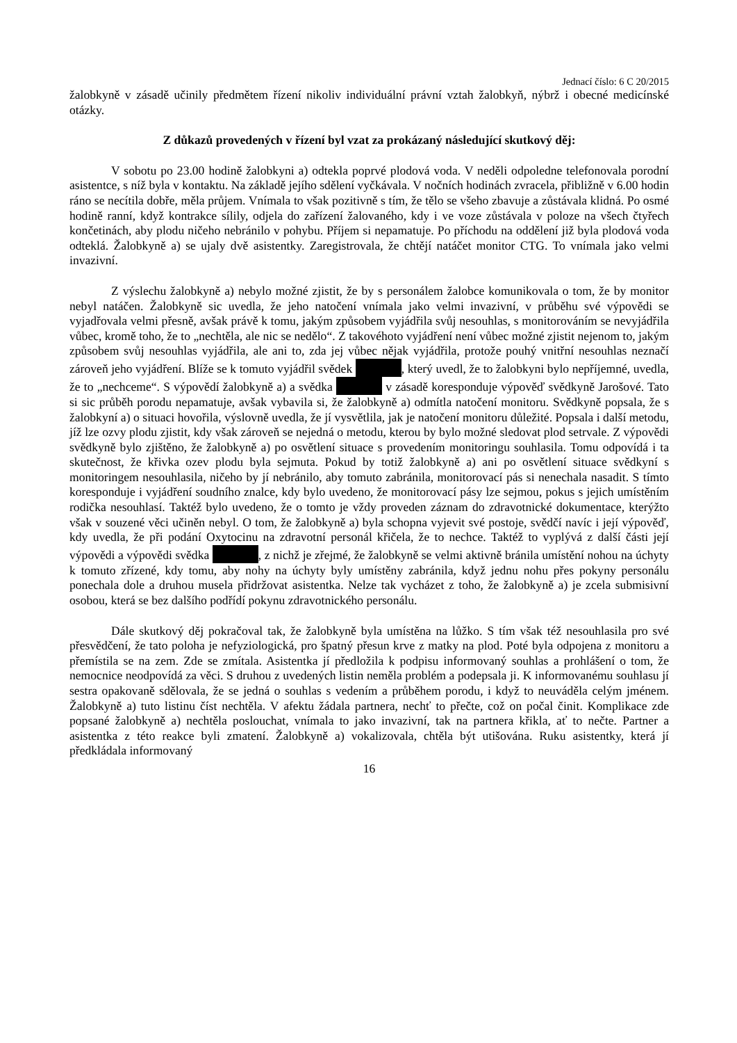Jednací číslo: 6 C 20/2015
žalobkyně v zásadě učinily předmětem řízení nikoliv individuální právní vztah žalobkyň, nýbrž i obecné medicínské otázky.
Z důkazů provedených v řízení byl vzat za prokázaný následující skutkový děj:
V sobotu po 23.00 hodině žalobkyni a) odtekla poprvé plodová voda. V neděli odpoledne telefonovala porodní asistentce, s níž byla v kontaktu. Na základě jejího sdělení vyčkávala. V nočních hodinách zvracela, přibližně v 6.00 hodin ráno se necítila dobře, měla průjem. Vnímala to však pozitivně s tím, že tělo se všeho zbavuje a zůstávala klidná. Po osmé hodině ranní, když kontrakce sílily, odjela do zařízení žalovaného, kdy i ve voze zůstávala v poloze na všech čtyřech končetinách, aby plodu ničeho nebránilo v pohybu. Příjem si nepamatuje. Po příchodu na oddělení již byla plodová voda odteklá. Žalobkyně a) se ujaly dvě asistentky. Zaregistrovala, že chtějí natáčet monitor CTG. To vnímala jako velmi invazivní.
Z výslechu žalobkyně a) nebylo možné zjistit, že by s personálem žalobce komunikovala o tom, že by monitor nebyl natáčen. Žalobkyně sic uvedla, že jeho natočení vnímala jako velmi invazivní, v průběhu své výpovědi se vyjadřovala velmi přesně, avšak právě k tomu, jakým způsobem vyjádřila svůj nesouhlas, s monitorováním se nevyjádřila vůbec, kromě toho, že to „nechtěla, ale nic se nedělo“. Z takovéhoto vyjádření není vůbec možné zjistit nejenom to, jakým způsobem svůj nesouhlas vyjádřila, ale ani to, zda jej vůbec nějak vyjádřila, protože pouhý vnitřní nesouhlas neznačí zároveň jeho vyjádření. Blíže se k tomuto vyjádřil svědek , který uvedl, že to žalobkyni bylo nepříjemné, uvedla, že to „nechceme“. S výpovědí žalobkyně a) a svědka v zásadě koresponduje výpověď svědkyně Jarošové. Tato si sic průběh porodu nepamatuje, avšak vybavila si, že žalobkyně a) odmítla natočení monitoru. Svědkyně popsala, že s žalobkyní a) o situaci hovořila, výslovně uvedla, že jí vysvětlila, jak je natočení monitoru důležité. Popsala i další metodu, jíž lze ozvy plodu zjistit, kdy však zároveň se nejedná o metodu, kterou by bylo možné sledovat plod setrvale. Z výpovědi svědkyně bylo zjištěno, že žalobkyně a) po osvětlení situace s provedením monitoringu souhlasila. Tomu odpovídá i ta skutečnost, že křivka ozev plodu byla sejmuta. Pokud by totiž žalobkyně a) ani po osvětlení situace svědkyní s monitoringem nesouhlasila, ničeho by jí nebránilo, aby tomuto zabránila, monitorovací pás si nenechala nasadit. S tímto koresponduje i vyjádření soudního znalce, kdy bylo uvedeno, že monitorovací pásy lze sejmou, pokus s jejich umístěním rodička nesouhlasí. Taktéž bylo uvedeno, že o tomto je vždy proveden záznam do zdravotnické dokumentace, kterýžto však v souzené věci učiněn nebyl. O tom, že žalobkyně a) byla schopna vyjevit své postoje, svědčí navíc i její výpověď, kdy uvedla, že při podání Oxytocinu na zdravotní personál křičela, že to nechce. Taktéž to vyplývá z další části její výpovědi a výpovědi svědka , z nichž je zřejmé, že žalobkyně se velmi aktivně bránila umístění nohou na úchyty k tomuto zřízené, kdy tomu, aby nohy na úchyty byly umístěny zabránila, když jednu nohu přes pokyny personálu ponechala dole a druhou musela přidržovat asistentka. Nelze tak vycházet z toho, že žalobkyně a) je zcela submisivní osobou, která se bez dalšího podřídí pokynu zdravotnického personálu.
Dále skutkový děj pokračoval tak, že žalobkyně byla umístěna na lůžko. S tím však též nesouhlasila pro své přesvědčení, že tato poloha je nefyziologická, pro špatný přesun krve z matky na plod. Poté byla odpojena z monitoru a přemístila se na zem. Zde se zmítala. Asistentka jí předložila k podpisu informovaný souhlas a prohlášení o tom, že nemocnice neodpovídá za věci. S druhou z uvedených listin neměla problém a podepsala ji. K informovanému souhlasu jí sestra opakovaně sdělovala, že se jedná o souhlas s vedením a průběhem porodu, i když to neuváděla celým jménem. Žalobkyně a) tuto listinu číst nechtěla. V afektu žádala partnera, nechť to přečte, což on počal činit. Komplikace zde popsané žalobkyně a) nechtěla poslouchat, vnímala to jako invazivní, tak na partnera křikla, ať to nečte. Partner a asistentka z této reakce byli zmatení. Žalobkyně a) vokalizovala, chtěla být utišována. Ruku asistentky, která jí předkládala informovaný
16